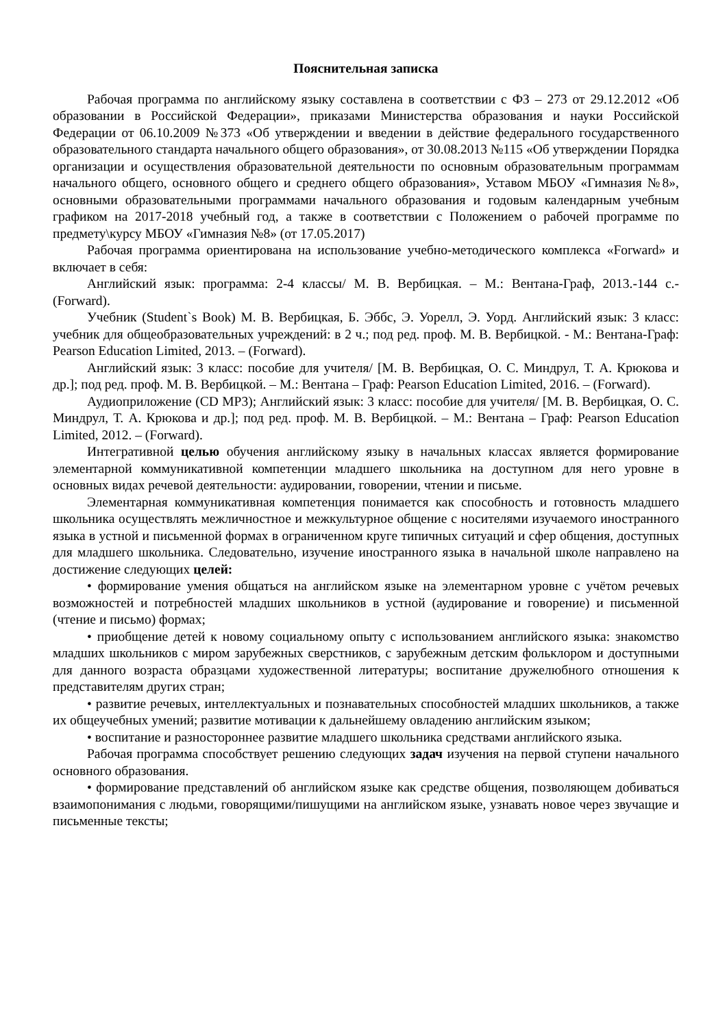Пояснительная записка
Рабочая программа по английскому языку составлена в соответствии с ФЗ – 273 от 29.12.2012 «Об образовании в Российской Федерации», приказами Министерства образования и науки Российской Федерации от 06.10.2009 №373 «Об утверждении и введении в действие федерального государственного образовательного стандарта начального общего образования», от 30.08.2013 №115 «Об утверждении Порядка организации и осуществления образовательной деятельности по основным образовательным программам начального общего, основного общего и среднего общего образования», Уставом МБОУ «Гимназия №8», основными образовательными программами начального образования и годовым календарным учебным графиком на 2017-2018 учебный год, а также в соответствии с Положением о рабочей программе по предмету\курсу МБОУ «Гимназия №8» (от 17.05.2017)
Рабочая программа ориентирована на использование учебно-методического комплекса «Forward» и включает в себя:
Английский язык: программа: 2-4 классы/ М. В. Вербицкая. – М.: Вентана-Граф, 2013.-144 с.- (Forward).
Учебник (Student`s Book) М. В. Вербицкая, Б. Эббс, Э. Уорелл, Э. Уорд. Английский язык: 3 класс: учебник для общеобразовательных учреждений: в 2 ч.; под ред. проф. М. В. Вербицкой. - М.: Вентана-Граф: Pearson Education Limited, 2013. – (Forward).
Английский язык: 3 класс: пособие для учителя/ [М. В. Вербицкая, О. С. Миндрул, Т. А. Крюкова и др.]; под ред. проф. М. В. Вербицкой. – М.: Вентана – Граф: Pearson Education Limited, 2016. – (Forward).
Аудиоприложение (CD MP3); Английский язык: 3 класс: пособие для учителя/ [М. В. Вербицкая, О. С. Миндрул, Т. А. Крюкова и др.]; под ред. проф. М. В. Вербицкой. – М.: Вентана – Граф: Pearson Education Limited, 2012. – (Forward).
Интегративной целью обучения английскому языку в начальных классах является формирование элементарной коммуникативной компетенции младшего школьника на доступном для него уровне в основных видах речевой деятельности: аудировании, говорении, чтении и письме.
Элементарная коммуникативная компетенция понимается как способность и готовность младшего школьника осуществлять межличностное и межкультурное общение с носителями изучаемого иностранного языка в устной и письменной формах в ограниченном круге типичных ситуаций и сфер общения, доступных для младшего школьника. Следовательно, изучение иностранного языка в начальной школе направлено на достижение следующих целей:
• формирование умения общаться на английском языке на элементарном уровне с учётом речевых возможностей и потребностей младших школьников в устной (аудирование и говорение) и письменной (чтение и письмо) формах;
• приобщение детей к новому социальному опыту с использованием английского языка: знакомство младших школьников с миром зарубежных сверстников, с зарубежным детским фольклором и доступными для данного возраста образцами художественной литературы; воспитание дружелюбного отношения к представителям других стран;
• развитие речевых, интеллектуальных и познавательных способностей младших школьников, а также их общеучебных умений; развитие мотивации к дальнейшему овладению английским языком;
• воспитание и разностороннее развитие младшего школьника средствами английского языка.
Рабочая программа способствует решению следующих задач изучения на первой ступени начального основного образования.
• формирование представлений об английском языке как средстве общения, позволяющем добиваться взаимопонимания с людьми, говорящими/пишущими на английском языке, узнавать новое через звучащие и письменные тексты;